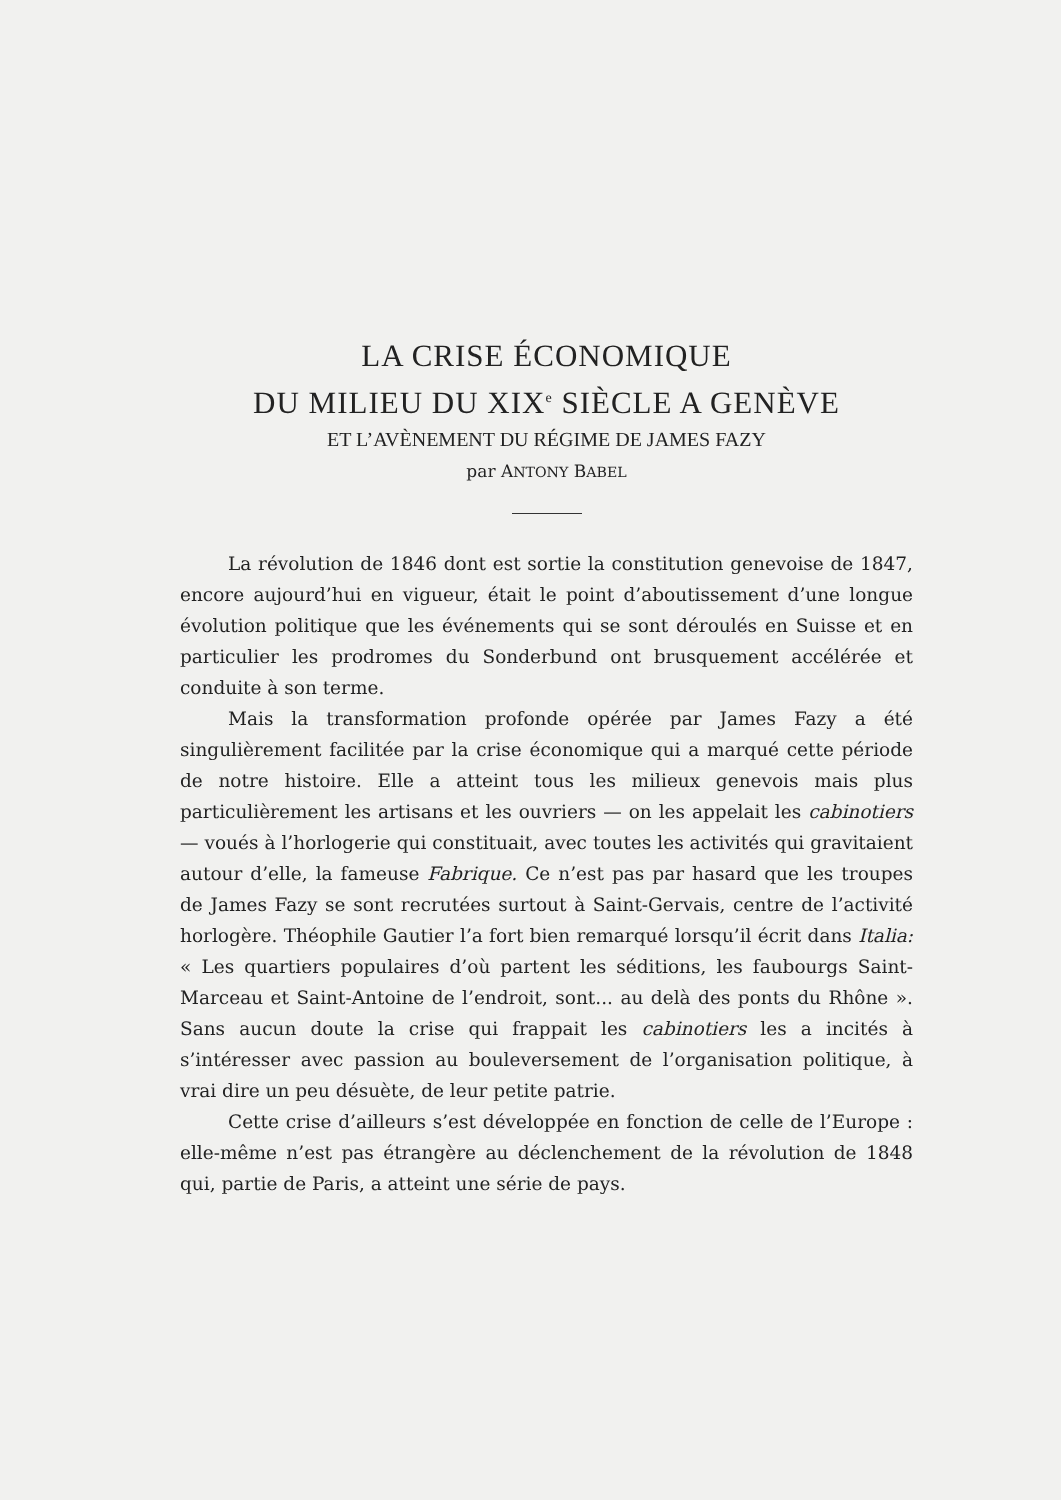LA CRISE ÉCONOMIQUE
DU MILIEU DU XIX<sup>e</sup> SIÈCLE A GENÈVE
ET L’AVÈNEMENT DU RÉGIME DE JAMES FAZY
par ANTONY BABEL
La révolution de 1846 dont est sortie la constitution genevoise de 1847, encore aujourd’hui en vigueur, était le point d’aboutissement d’une longue évolution politique que les événements qui se sont déroulés en Suisse et en particulier les prodromes du Sonderbund ont brusquement accélérée et conduite à son terme.
Mais la transformation profonde opérée par James Fazy a été singulièrement facilitée par la crise économique qui a marqué cette période de notre histoire. Elle a atteint tous les milieux genevois mais plus particulièrement les artisans et les ouvriers — on les appelait les cabinotiers — voués à l’horlogerie qui constituait, avec toutes les activités qui gravitaient autour d’elle, la fameuse Fabrique. Ce n’est pas par hasard que les troupes de James Fazy se sont recrutées surtout à Saint-Gervais, centre de l’activité horlogère. Théophile Gautier l’a fort bien remarqué lorsqu’il écrit dans Italia: « Les quartiers populaires d’où partent les séditions, les faubourgs Saint-Marceau et Saint-Antoine de l’endroit, sont... au delà des ponts du Rhône ». Sans aucun doute la crise qui frappait les cabinotiers les a incités à s’intéresser avec passion au bouleversement de l’organisation politique, à vrai dire un peu désuète, de leur petite patrie.
Cette crise d’ailleurs s’est développée en fonction de celle de l’Europe : elle-même n’est pas étrangère au déclenchement de la révolution de 1848 qui, partie de Paris, a atteint une série de pays.